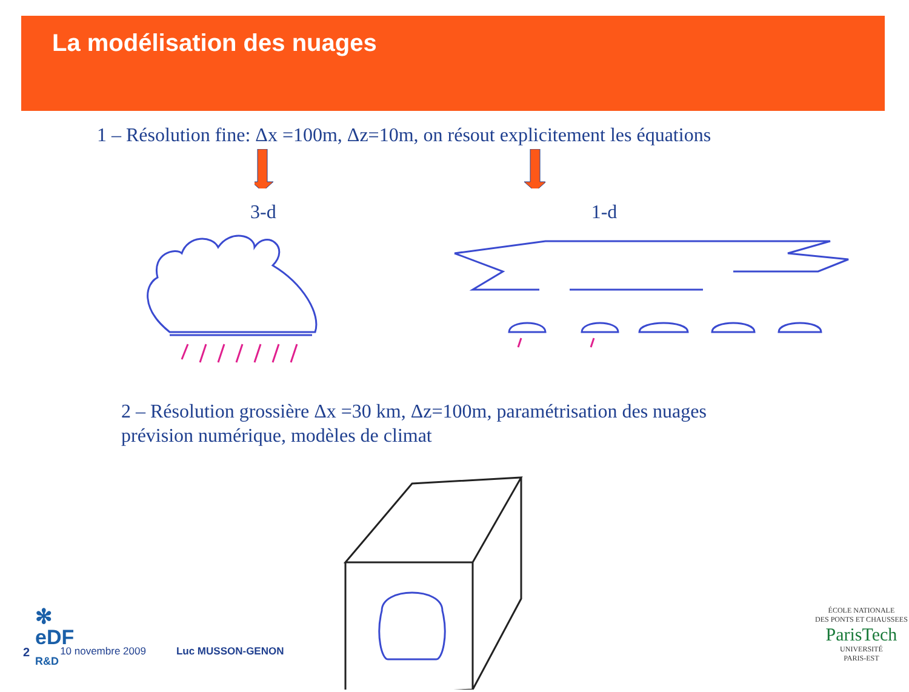La modélisation des nuages
1 – Résolution fine: Δx =100m, Δz=10m, on résout explicitement les équations
3-d 1-d
2 – Résolution grossière Δx =30 km, Δz=100m, paramétrisation des nuages
prévision numérique, modèles de climat
✻
eDF
R&D
2 10 novembre 2009 Luc MUSSON-GENON
ÉCOLE NATIONALE
DES PONTS ET CHAUSSEES
ParisTech
UNIVERSITÉ
PARIS-EST